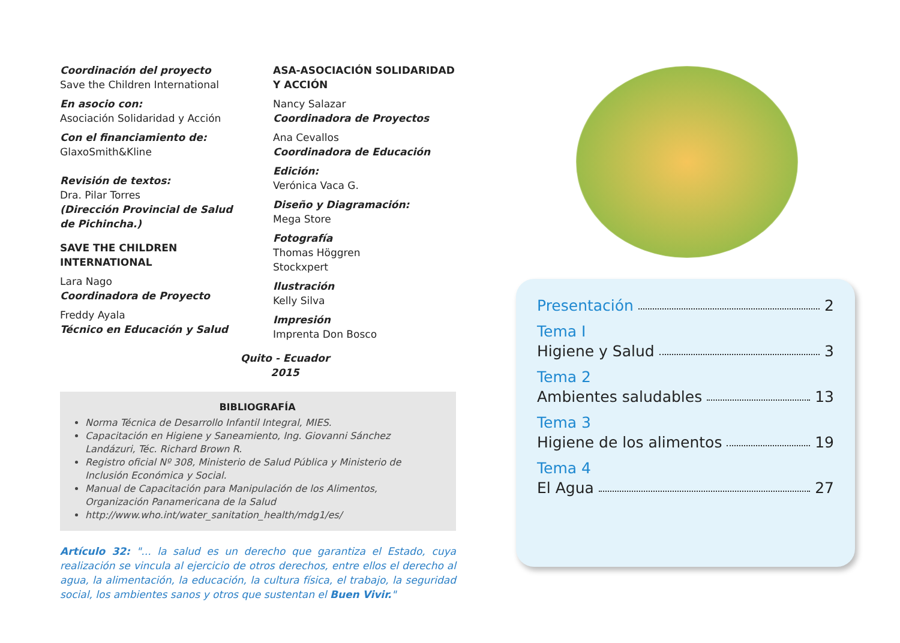Coordinación del proyecto
Save the Children International
En asocio con:
Asociación Solidaridad y Acción
Con el financiamiento de:
GlaxoSmith&Kline
Revisión de textos:
Dra. Pilar Torres
(Dirección Provincial de Salud de Pichincha.)
SAVE THE CHILDREN INTERNATIONAL
Lara Nago
Coordinadora de Proyecto
Freddy Ayala
Técnico en Educación y Salud
ASA-ASOCIACIÓN SOLIDARIDAD Y ACCIÓN
Nancy Salazar
Coordinadora de Proyectos
Ana Cevallos
Coordinadora de Educación
Edición:
Verónica Vaca G.
Diseño y Diagramación:
Mega Store
Fotografía
Thomas Höggren
Stockxpert
Ilustración
Kelly Silva
Impresión
Imprenta Don Bosco
Quito - Ecuador
2015
BIBLIOGRAFÍA
Norma Técnica de Desarrollo Infantil Integral, MIES.
Capacitación en Higiene y Saneamiento, Ing. Giovanni Sánchez Landázuri, Téc. Richard Brown R.
Registro oficial Nº 308, Ministerio de Salud Pública y Ministerio de Inclusión Económica y Social.
Manual de Capacitación para Manipulación de los Alimentos, Organización Panamericana de la Salud
http://www.who.int/water_sanitation_health/mdg1/es/
Artículo 32: "... la salud es un derecho que garantiza el Estado, cuya realización se vincula al ejercicio de otros derechos, entre ellos el derecho al agua, la alimentación, la educación, la cultura física, el trabajo, la seguridad social, los ambientes sanos y otros que sustentan el Buen Vivir."
Presentación 2
Tema I
Higiene y Salud 3
Tema 2
Ambientes saludables 13
Tema 3
Higiene de los alimentos 19
Tema 4
El Agua 27